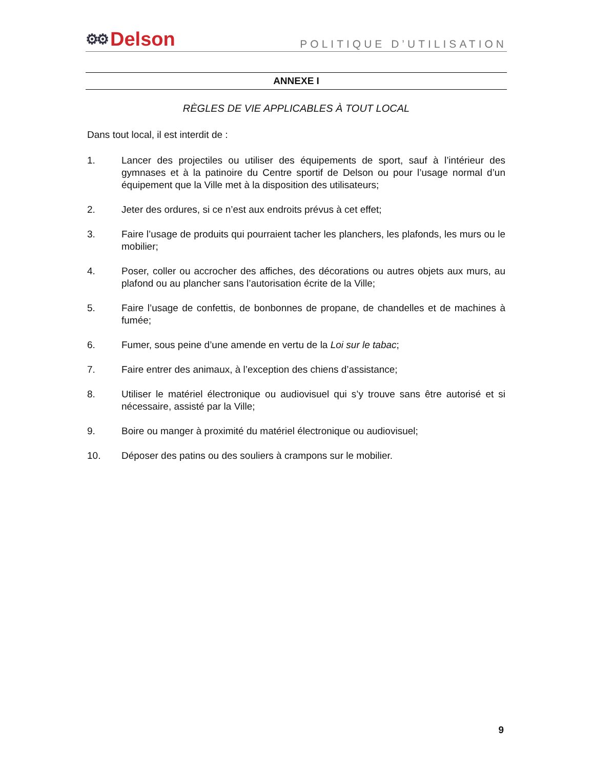⚙⚙ Delson
POLITIQUE D’UTILISATION
ANNEXE I
RÈGLES DE VIE APPLICABLES À TOUT LOCAL
Dans tout local, il est interdit de :
1. Lancer des projectiles ou utiliser des équipements de sport, sauf à l’intérieur des gymnases et à la patinoire du Centre sportif de Delson ou pour l’usage normal d’un équipement que la Ville met à la disposition des utilisateurs;
2. Jeter des ordures, si ce n’est aux endroits prévus à cet effet;
3. Faire l’usage de produits qui pourraient tacher les planchers, les plafonds, les murs ou le mobilier;
4. Poser, coller ou accrocher des affiches, des décorations ou autres objets aux murs, au plafond ou au plancher sans l’autorisation écrite de la Ville;
5. Faire l’usage de confettis, de bonbonnes de propane, de chandelles et de machines à fumée;
6. Fumer, sous peine d’une amende en vertu de la Loi sur le tabac;
7. Faire entrer des animaux, à l’exception des chiens d’assistance;
8. Utiliser le matériel électronique ou audiovisuel qui s’y trouve sans être autorisé et si nécessaire, assisté par la Ville;
9. Boire ou manger à proximité du matériel électronique ou audiovisuel;
10. Déposer des patins ou des souliers à crampons sur le mobilier.
9